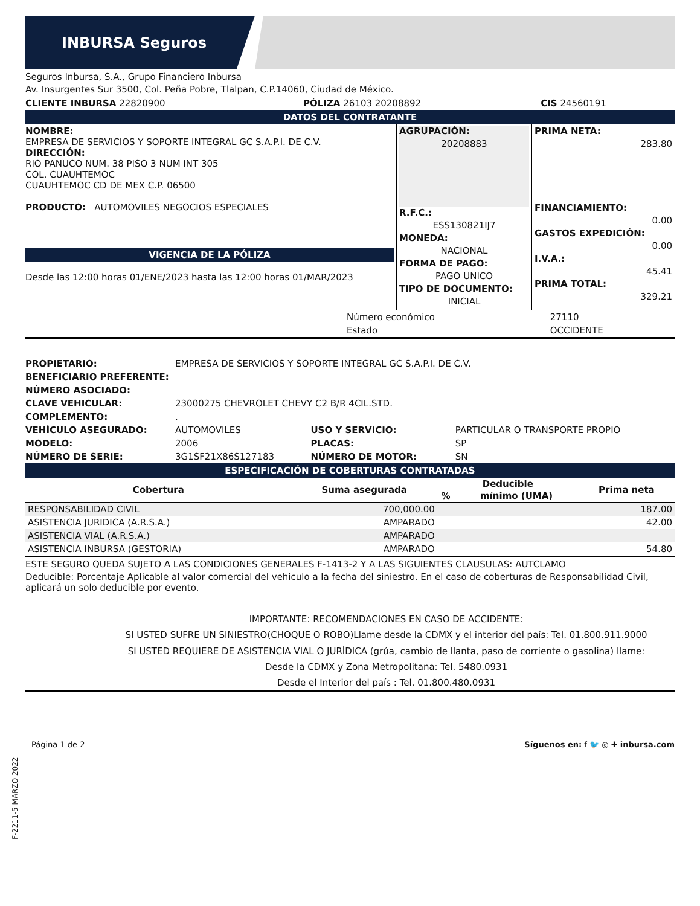INBURSA Seguros
Seguros Inbursa, S.A., Grupo Financiero Inbursa
Av. Insurgentes Sur 3500, Col. Peña Pobre, Tlalpan, C.P.14060, Ciudad de México.
| CLIENTE INBURSA 22820900 | PÓLIZA 26103 20208892 | CIS 24560191 |
DATOS DEL CONTRATANTE
| NOMBRE: EMPRESA DE SERVICIOS Y SOPORTE INTEGRAL GC S.A.P.I. DE C.V. DIRECCIÓN: RIO PANUCO NUM. 38 PISO 3 NUM INT 305 COL. CUAUHTEMOC CUAUHTEMOC CD DE MEX C.P. 06500 PRODUCTO: AUTOMOVILES NEGOCIOS ESPECIALES VIGENCIA DE LA PÓLIZA Desde las 12:00 horas 01/ENE/2023 hasta las 12:00 horas 01/MAR/2023 | AGRUPACIÓN: 20208883 R.F.C.: ESS130821IJ7 MONEDA: NACIONAL FORMA DE PAGO: PAGO UNICO TIPO DE DOCUMENTO: INICIAL | PRIMA NETA: 283.80 FINANCIAMIENTO: 0.00 GASTOS EXPEDICIÓN: 0.00 I.V.A.: 45.41 PRIMA TOTAL: 329.21 |
| | Número económico | 27110 |
| | Estado | OCCIDENTE |
| PROPIETARIO: | EMPRESA DE SERVICIOS Y SOPORTE INTEGRAL GC S.A.P.I. DE C.V. | | |
| BENEFICIARIO PREFERENTE: | | | |
| NÚMERO ASOCIADO: | | | |
| CLAVE VEHICULAR: | 23000275 CHEVROLET CHEVY C2 B/R 4CIL.STD. | | |
| COMPLEMENTO: | . | | |
| VEHÍCULO ASEGURADO: | AUTOMOVILES | USO Y SERVICIO: | PARTICULAR O TRANSPORTE PROPIO |
| MODELO: | 2006 | PLACAS: | SP |
| NÚMERO DE SERIE: | 3G1SF21X86S127183 | NÚMERO DE MOTOR: | SN |
ESPECIFICACIÓN DE COBERTURAS CONTRATADAS
| Cobertura | Suma asegurada | Deducible | | Prima neta |
| --- | --- | --- | --- | --- |
| | | % | mínimo (UMA) | |
| RESPONSABILIDAD CIVIL | 700,000.00 | | | 187.00 |
| ASISTENCIA JURIDICA (A.R.S.A.) | AMPARADO | | | 42.00 |
| ASISTENCIA VIAL (A.R.S.A.) | AMPARADO | | | |
| ASISTENCIA INBURSA (GESTORIA) | AMPARADO | | | 54.80 |
ESTE SEGURO QUEDA SUJETO A LAS CONDICIONES GENERALES F-1413-2 Y A LAS SIGUIENTES CLAUSULAS: AUTCLAMO
Deducible: Porcentaje Aplicable al valor comercial del vehiculo a la fecha del siniestro. En el caso de coberturas de Responsabilidad Civil, aplicará un solo deducible por evento.
IMPORTANTE: RECOMENDACIONES EN CASO DE ACCIDENTE:
SI USTED SUFRE UN SINIESTRO(CHOQUE O ROBO)Llame desde la CDMX y el interior del país: Tel. 01.800.911.9000
SI USTED REQUIERE DE ASISTENCIA VIAL O JURÍDICA (grúa, cambio de llanta, paso de corriente o gasolina) llame:
Desde la CDMX y Zona Metropolitana: Tel. 5480.0931
Desde el Interior del país : Tel. 01.800.480.0931
Página 1 de 2 Síguenos en: f 🐦 ◎ ✚ inbursa.com
F-2211-5 MARZO 2022